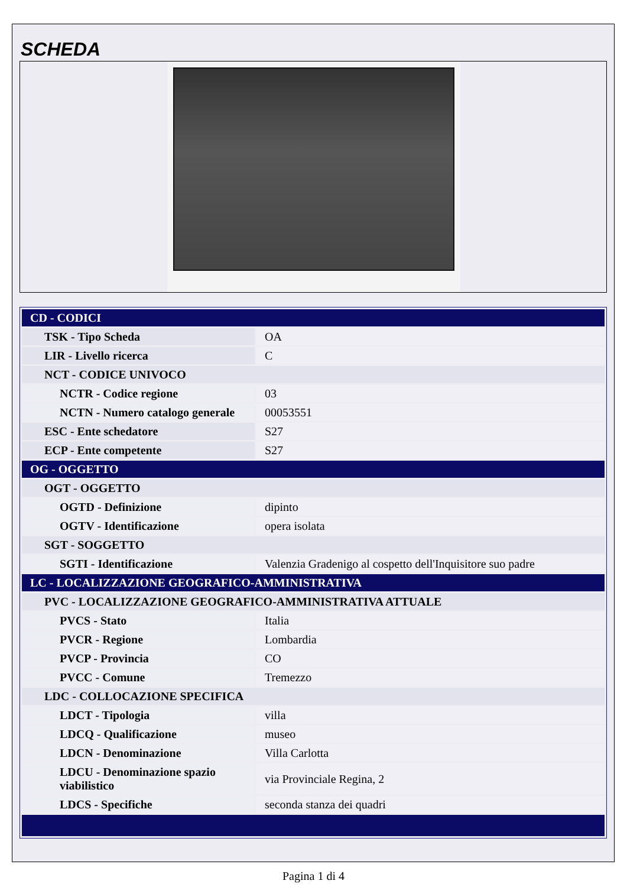SCHEDA
| CD - CODICI | |
| TSK - Tipo Scheda | OA |
| LIR - Livello ricerca | C |
| NCT - CODICE UNIVOCO | |
| NCTR - Codice regione | 03 |
| NCTN - Numero catalogo generale | 00053551 |
| ESC - Ente schedatore | S27 |
| ECP - Ente competente | S27 |
| OG - OGGETTO | |
| OGT - OGGETTO | |
| OGTD - Definizione | dipinto |
| OGTV - Identificazione | opera isolata |
| SGT - SOGGETTO | |
| SGTI - Identificazione | Valenzia Gradenigo al cospetto dell'Inquisitore suo padre |
| LC - LOCALIZZAZIONE GEOGRAFICO-AMMINISTRATIVA | |
| PVC - LOCALIZZAZIONE GEOGRAFICO-AMMINISTRATIVA ATTUALE | |
| PVCS - Stato | Italia |
| PVCR - Regione | Lombardia |
| PVCP - Provincia | CO |
| PVCC - Comune | Tremezzo |
| LDC - COLLOCAZIONE SPECIFICA | |
| LDCT - Tipologia | villa |
| LDCQ - Qualificazione | museo |
| LDCN - Denominazione | Villa Carlotta |
| LDCU - Denominazione spazio viabilistico | via Provinciale Regina, 2 |
| LDCS - Specifiche | seconda stanza dei quadri |
Pagina 1 di 4